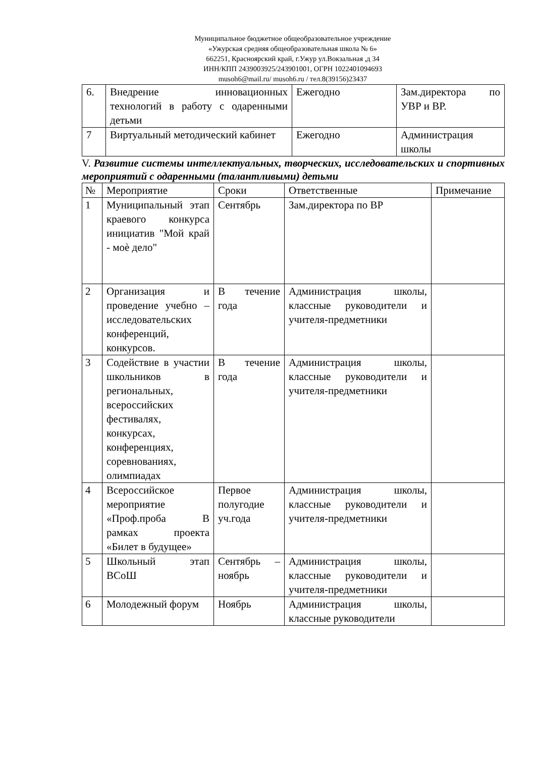Муниципальное бюджетное общеобразовательное учреждение
«Ужурская средняя общеобразовательная школа № 6»
662251, Красноярский край, г.Ужур ул.Вокзальная ,д 34
ИНН/КПП 2439003925/243901001, ОГРН 1022401094693
musoh6@mail.ru/ musoh6.ru / тел.8(39156)23437
| 6. | Внедрение инновационных технологий в работу с одаренными детьми | Ежегодно | Зам.директора по УВР и ВР. |
| 7 | Виртуальный методический кабинет | Ежегодно | Администрация школы |
V. Развитие системы интеллектуальных, творческих, исследовательских и спортивных мероприятий с одаренными (талантливыми) детьми
| № | Мероприятие | Сроки | Ответственные | Примечание |
| 1 | Муниципальный этап краевого конкурса инициатив "Мой край - моѐ дело" | Сентябрь | Зам.директора по ВР | |
| 2 | Организация и проведение учебно – исследовательских конференций, конкурсов. | В течение года | Администрация школы, классные руководители и учителя-предметники | |
| 3 | Содействие в участии школьников в региональных, всероссийских фестивалях, конкурсах, конференциях, соревнованиях, олимпиадах | В течение года | Администрация школы, классные руководители и учителя-предметники | |
| 4 | Всероссийское мероприятие «Проф.проба В рамках проекта «Билет в будущее» | Первое полугодие уч.года | Администрация школы, классные руководители и учителя-предметники | |
| 5 | Школьный этап ВСоШ | Сентябрь – ноябрь | Администрация школы, классные руководители и учителя-предметники | |
| 6 | Молодежный форум | Ноябрь | Администрация школы, классные руководители | |